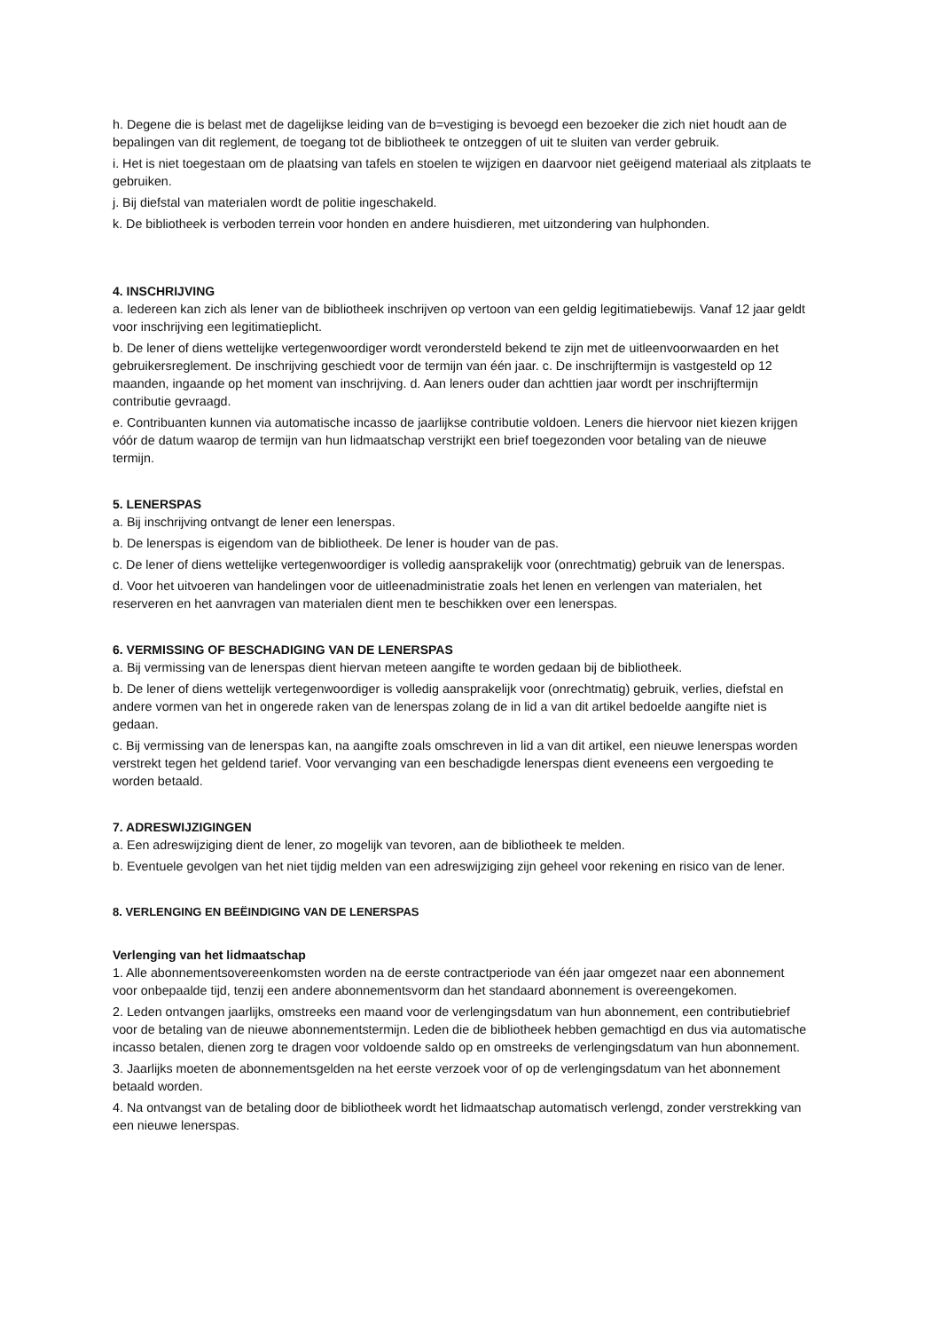h. Degene die is belast met de dagelijkse leiding van de b=vestiging is bevoegd een bezoeker die zich niet houdt aan de bepalingen van dit reglement, de toegang tot de bibliotheek te ontzeggen of uit te sluiten van verder gebruik.
i. Het is niet toegestaan om de plaatsing van tafels en stoelen te wijzigen en daarvoor niet geëigend materiaal als zitplaats te gebruiken.
j. Bij diefstal van materialen wordt de politie ingeschakeld.
k. De bibliotheek is verboden terrein voor honden en andere huisdieren, met uitzondering van hulphonden.
4. INSCHRIJVING
a. Iedereen kan zich als lener van de bibliotheek inschrijven op vertoon van een geldig legitimatiebewijs. Vanaf 12 jaar geldt voor inschrijving een legitimatieplicht.
b. De lener of diens wettelijke vertegenwoordiger wordt verondersteld bekend te zijn met de uitleenvoorwaarden en het gebruikersreglement. De inschrijving geschiedt voor de termijn van één jaar. c. De inschrijftermijn is vastgesteld op 12 maanden, ingaande op het moment van inschrijving. d. Aan leners ouder dan achttien jaar wordt per inschrijftermijn contributie gevraagd.
e. Contribuanten kunnen via automatische incasso de jaarlijkse contributie voldoen. Leners die hiervoor niet kiezen krijgen vóór de datum waarop de termijn van hun lidmaatschap verstrijkt een brief toegezonden voor betaling van de nieuwe termijn.
5. LENERSPAS
a. Bij inschrijving ontvangt de lener een lenerspas.
b. De lenerspas is eigendom van de bibliotheek. De lener is houder van de pas.
c. De lener of diens wettelijke vertegenwoordiger is volledig aansprakelijk voor (onrechtmatig) gebruik van de lenerspas.
d. Voor het uitvoeren van handelingen voor de uitleenadministratie zoals het lenen en verlengen van materialen, het reserveren en het aanvragen van materialen dient men te beschikken over een lenerspas.
6. VERMISSING OF BESCHADIGING VAN DE LENERSPAS
a. Bij vermissing van de lenerspas dient hiervan meteen aangifte te worden gedaan bij de bibliotheek.
b. De lener of diens wettelijk vertegenwoordiger is volledig aansprakelijk voor (onrechtmatig) gebruik, verlies, diefstal en andere vormen van het in ongerede raken van de lenerspas zolang de in lid a van dit artikel bedoelde aangifte niet is gedaan.
c. Bij vermissing van de lenerspas kan, na aangifte zoals omschreven in lid a van dit artikel, een nieuwe lenerspas worden verstrekt tegen het geldend tarief. Voor vervanging van een beschadigde lenerspas dient eveneens een vergoeding te worden betaald.
7. ADRESWIJZIGINGEN
a. Een adreswijziging dient de lener, zo mogelijk van tevoren, aan de bibliotheek te melden.
b. Eventuele gevolgen van het niet tijdig melden van een adreswijziging zijn geheel voor rekening en risico van de lener.
8. VERLENGING EN BEËINDIGING VAN DE LENERSPAS
Verlenging van het lidmaatschap
1. Alle abonnementsovereenkomsten worden na de eerste contractperiode van één jaar omgezet naar een abonnement voor onbepaalde tijd, tenzij een andere abonnementsvorm dan het standaard abonnement is overeengekomen.
2. Leden ontvangen jaarlijks, omstreeks een maand voor de verlengingsdatum van hun abonnement, een contributiebrief voor de betaling van de nieuwe abonnementstermijn. Leden die de bibliotheek hebben gemachtigd en dus via automatische incasso betalen, dienen zorg te dragen voor voldoende saldo op en omstreeks de verlengingsdatum van hun abonnement.
3. Jaarlijks moeten de abonnementsgelden na het eerste verzoek voor of op de verlengingsdatum van het abonnement betaald worden.
4. Na ontvangst van de betaling door de bibliotheek wordt het lidmaatschap automatisch verlengd, zonder verstrekking van een nieuwe lenerspas.